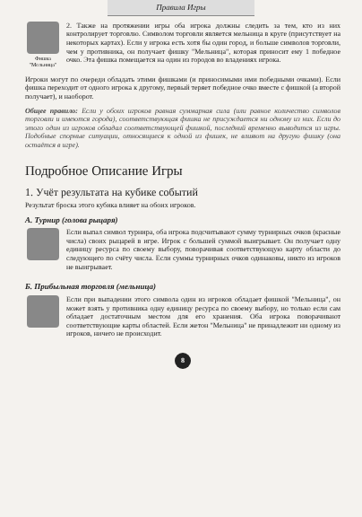Правила Игры
Фишка "Мельница"
2. Также на протяжении игры оба игрока должны следить за тем, кто из них контролирует торговлю. Символом торговли является мельница в круге (присутствует на некоторых картах). Если у игрока есть хотя бы один город, и больше символов торговли, чем у противника, он получает фишку "Мельница", которая приносит ему 1 победное очко. Эта фишка помещается на один из городов во владениях игрока.
Игроки могут по очереди обладать этими фишками (и приносимыми ими победными очками). Если фишка переходит от одного игрока к другому, первый теряет победное очко вместе с фишкой (а второй получает), и наоборот.
Общее правило: Если у обоих игроков равная суммарная сила (или равное количество символов торговли и имеются города), соответствующая фишка не присуждается ни одному из них. Если до этого один из игроков обладал соответствующей фишкой, последний временно выводится из игры. Подобные спорные ситуации, относящиеся к одной из фишек, не влияют на другую фишку (она остаётся в игре).
Подробное Описание Игры
1. Учёт результата на кубике событий
Результат броска этого кубика влияет на обоих игроков.
А. Турнир (голова рыцаря)
Если выпал символ турнира, оба игрока подсчитывают сумму турнирных очков (красные числа) своих рыцарей в игре. Игрок с большей суммой выигрывает. Он получает одну единицу ресурса по своему выбору, поворачивая соответствующую карту области до следующего по счёту числа. Если суммы турнирных очков одинаковы, никто из игроков не выигрывает.
Б. Прибыльная торговля (мельница)
Если при выпадении этого символа один из игроков обладает фишкой "Мельница", он может взять у противника одну единицу ресурса по своему выбору, но только если сам обладает достаточным местом для его хранения. Оба игрока поворачивают соответствующие карты областей. Если жетон "Мельница" не принадлежит ни одному из игроков, ничего не происходит.
8